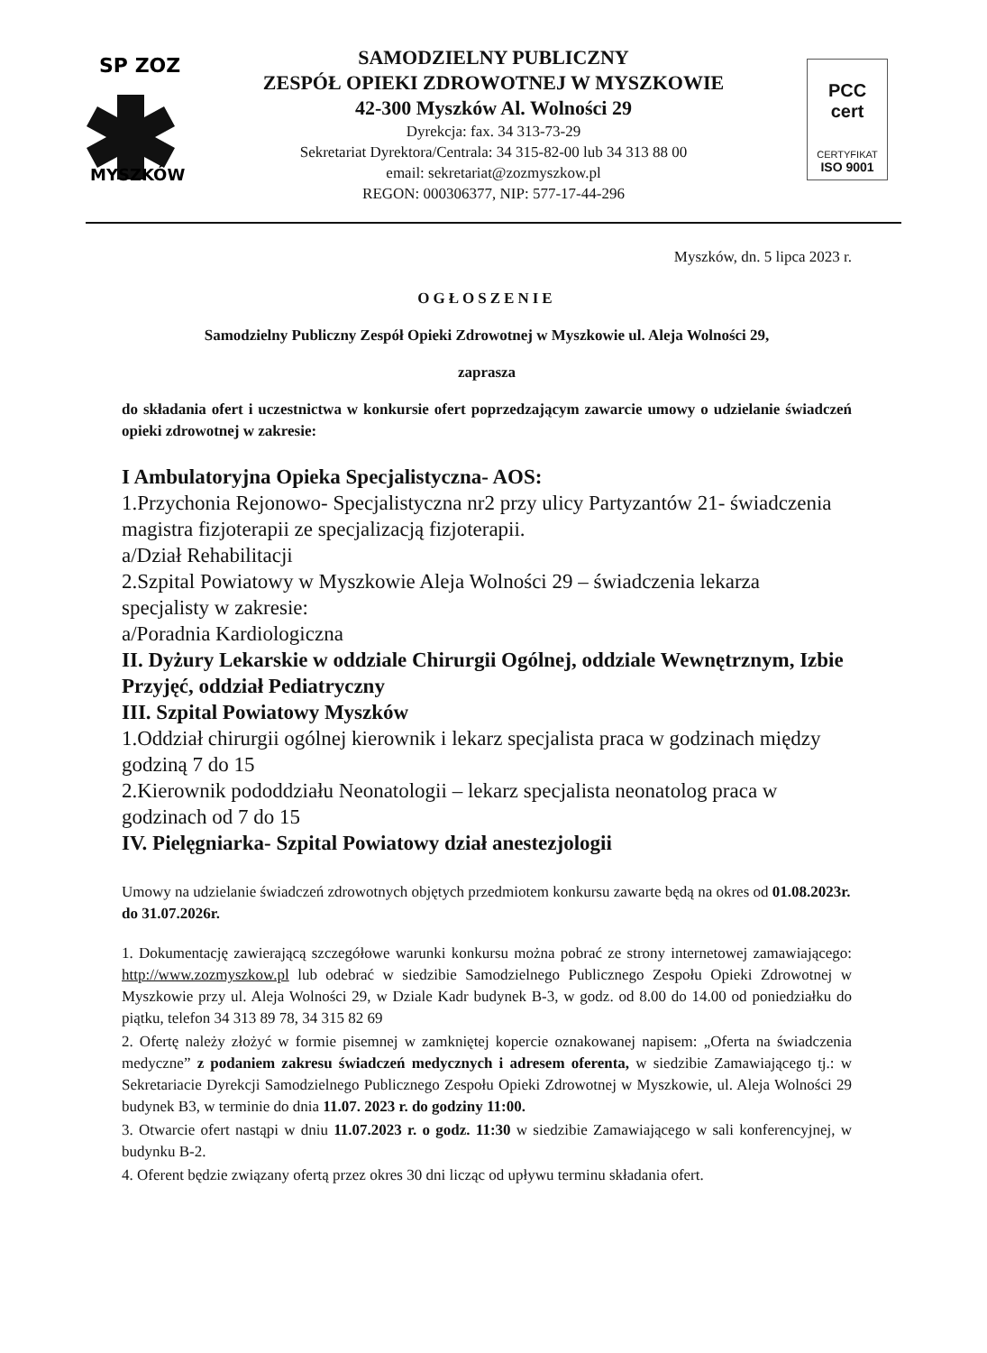SP ZOZ
MYSZKÓW
SAMODZIELNY PUBLICZNY
ZESPÓŁ OPIEKI ZDROWOTNEJ W MYSZKOWIE
42-300 Myszków Al. Wolności 29
Dyrekcja: fax. 34 313-73-29
Sekretariat Dyrektora/Centrala: 34 315-82-00 lub 34 313 88 00
email: sekretariat@zozmyszkow.pl
REGON: 000306377, NIP: 577-17-44-296
PCC
cert
CERTYFIKAT
ISO 9001
Myszków, dn. 5 lipca 2023 r.
OGŁOSZENIE
Samodzielny Publiczny Zespół Opieki Zdrowotnej w Myszkowie ul. Aleja Wolności 29,
zaprasza
do składania ofert i uczestnictwa w konkursie ofert poprzedzającym zawarcie umowy o udzielanie świadczeń opieki zdrowotnej w zakresie:
I Ambulatoryjna Opieka Specjalistyczna- AOS:
1.Przychonia Rejonowo- Specjalistyczna nr2 przy ulicy Partyzantów 21- świadczenia magistra fizjoterapii ze specjalizacją fizjoterapii.
a/Dział Rehabilitacji
2.Szpital Powiatowy w Myszkowie Aleja Wolności 29 – świadczenia lekarza specjalisty w zakresie:
a/Poradnia Kardiologiczna
II. Dyżury Lekarskie w oddziale Chirurgii Ogólnej, oddziale Wewnętrznym, Izbie Przyjęć, oddział Pediatryczny
III. Szpital Powiatowy Myszków
1.Oddział chirurgii ogólnej kierownik i lekarz specjalista praca w godzinach między godziną 7 do 15
2.Kierownik pododdziału Neonatologii – lekarz specjalista neonatolog praca w godzinach od 7 do 15
IV. Pielęgniarka- Szpital Powiatowy dział anestezjologii
Umowy na udzielanie świadczeń zdrowotnych objętych przedmiotem konkursu zawarte będą na okres od 01.08.2023r. do 31.07.2026r.
1. Dokumentację zawierającą szczegółowe warunki konkursu można pobrać ze strony internetowej zamawiającego: http://www.zozmyszkow.pl lub odebrać w siedzibie Samodzielnego Publicznego Zespołu Opieki Zdrowotnej w Myszkowie przy ul. Aleja Wolności 29, w Dziale Kadr budynek B-3, w godz. od 8.00 do 14.00 od poniedziałku do piątku, telefon 34 313 89 78, 34 315 82 69
2. Ofertę należy złożyć w formie pisemnej w zamkniętej kopercie oznakowanej napisem: „Oferta na świadczenia medyczne” z podaniem zakresu świadczeń medycznych i adresem oferenta, w siedzibie Zamawiającego tj.: w Sekretariacie Dyrekcji Samodzielnego Publicznego Zespołu Opieki Zdrowotnej w Myszkowie, ul. Aleja Wolności 29 budynek B3, w terminie do dnia 11.07. 2023 r. do godziny 11:00.
3. Otwarcie ofert nastąpi w dniu 11.07.2023 r. o godz. 11:30 w siedzibie Zamawiającego w sali konferencyjnej, w budynku B-2.
4. Oferent będzie związany ofertą przez okres 30 dni licząc od upływu terminu składania ofert.